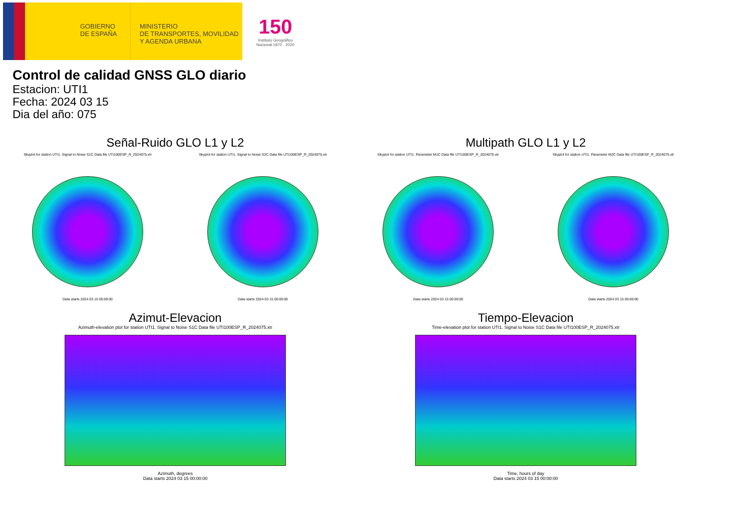GOBIERNO
DE ESPAÑA
MINISTERIO
DE TRANSPORTES, MOVILIDAD
Y AGENDA URBANA
150
Instituto Geográfico
Nacional 1870 · 2020
Control de calidad GNSS GLO diario
Estacion: UTI1
Fecha: 2024 03 15
Dia del año: 075
Señal-Ruido GLO L1 y L2
Skyplot for station UTI1. Signal to Noise S1C Data file UTI100ESP_R_2024075.xtr
Data starts 2024 03 15 00:00:00
Skyplot for station UTI1. Signal to Noise S2C Data file UTI100ESP_R_2024075.xtr
Data starts 2024 03 15 00:00:00
Multipath GLO L1 y L2
Skyplot for station UTI1. Parameter M1C Data file UTI100ESP_R_2024075.xtr
Data starts 2024 03 15 00:00:00
Skyplot for station UTI1. Parameter M2C Data file UTI100ESP_R_2024075.xtr
Data starts 2024 03 15 00:00:00
Azimut-Elevacion
Azimuth-elevation plot for station UTI1. Signal to Noise S1C Data file UTI100ESP_R_2024075.xtr
Azimuth, degrees
Data starts 2024 03 15 00:00:00
Tiempo-Elevacion
Time-elevation plot for station UTI1. Signal to Noise S1C Data file UTI100ESP_R_2024075.xtr
Time, hours of day
Data starts 2024 03 15 00:00:00